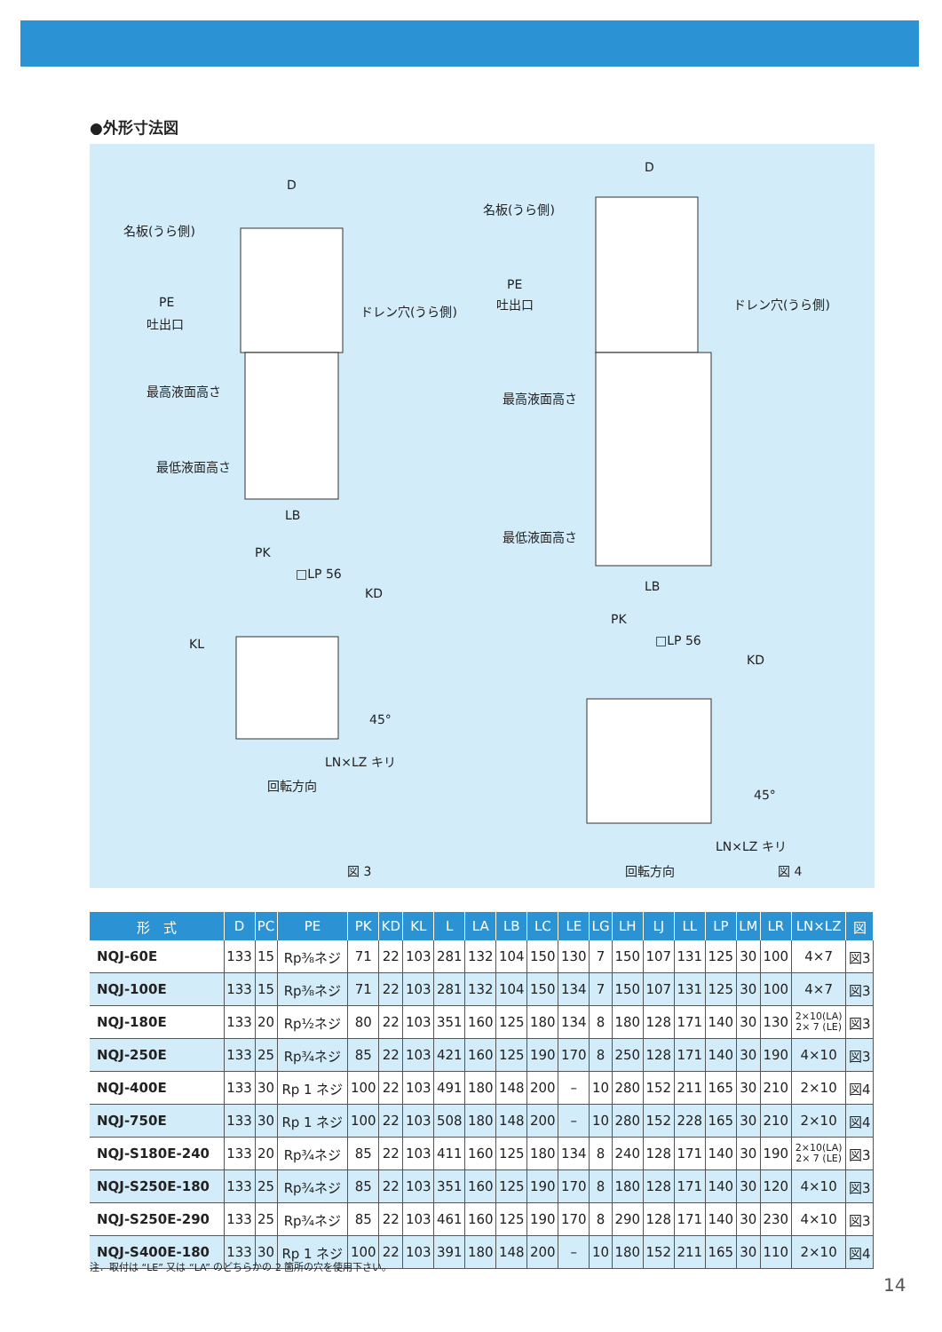●外形寸法図
D
名板(うら側)
PE
吐出口
ドレン穴(うら側)
最高液面高さ
最低液面高さ
LB
PK
□LP 56
KD
KL
45°
LN×LZ キリ
回転方向
図 3
D
名板(うら側)
PE
吐出口 ドレン穴(うら側)
最高液面高さ
最低液面高さ
LB
PK
□LP 56
KD
45°
LN×LZ キリ
回転方向 図 4
| 形 式 | D | PC | PE | PK | KD | KL | L | LA | LB | LC | LE | LG | LH | LJ | LL | LP | LM | LR | LN×LZ | 図 |
| --- | --- | --- | --- | --- | --- | --- | --- | --- | --- | --- | --- | --- | --- | --- | --- | --- | --- | --- | --- | --- |
| NQJ-60E | 133 | 15 | Rp⅜ネジ | 71 | 22 | 103 | 281 | 132 | 104 | 150 | 130 | 7 | 150 | 107 | 131 | 125 | 30 | 100 | 4×7 | 図3 |
| NQJ-100E | 133 | 15 | Rp⅜ネジ | 71 | 22 | 103 | 281 | 132 | 104 | 150 | 134 | 7 | 150 | 107 | 131 | 125 | 30 | 100 | 4×7 | 図3 |
| NQJ-180E | 133 | 20 | Rp½ネジ | 80 | 22 | 103 | 351 | 160 | 125 | 180 | 134 | 8 | 180 | 128 | 171 | 140 | 30 | 130 | 2×10(LA) 2× 7 (LE) | 図3 |
| NQJ-250E | 133 | 25 | Rp¾ネジ | 85 | 22 | 103 | 421 | 160 | 125 | 190 | 170 | 8 | 250 | 128 | 171 | 140 | 30 | 190 | 4×10 | 図3 |
| NQJ-400E | 133 | 30 | Rp 1 ネジ | 100 | 22 | 103 | 491 | 180 | 148 | 200 | – | 10 | 280 | 152 | 211 | 165 | 30 | 210 | 2×10 | 図4 |
| NQJ-750E | 133 | 30 | Rp 1 ネジ | 100 | 22 | 103 | 508 | 180 | 148 | 200 | – | 10 | 280 | 152 | 228 | 165 | 30 | 210 | 2×10 | 図4 |
| NQJ-S180E-240 | 133 | 20 | Rp¾ネジ | 85 | 22 | 103 | 411 | 160 | 125 | 180 | 134 | 8 | 240 | 128 | 171 | 140 | 30 | 190 | 2×10(LA) 2× 7 (LE) | 図3 |
| NQJ-S250E-180 | 133 | 25 | Rp¾ネジ | 85 | 22 | 103 | 351 | 160 | 125 | 190 | 170 | 8 | 180 | 128 | 171 | 140 | 30 | 120 | 4×10 | 図3 |
| NQJ-S250E-290 | 133 | 25 | Rp¾ネジ | 85 | 22 | 103 | 461 | 160 | 125 | 190 | 170 | 8 | 290 | 128 | 171 | 140 | 30 | 230 | 4×10 | 図3 |
| NQJ-S400E-180 | 133 | 30 | Rp 1 ネジ | 100 | 22 | 103 | 391 | 180 | 148 | 200 | – | 10 | 180 | 152 | 211 | 165 | 30 | 110 | 2×10 | 図4 |
注．取付は “LE” 又は “LA” のどちらかの 2 箇所の穴を使用下さい。
14